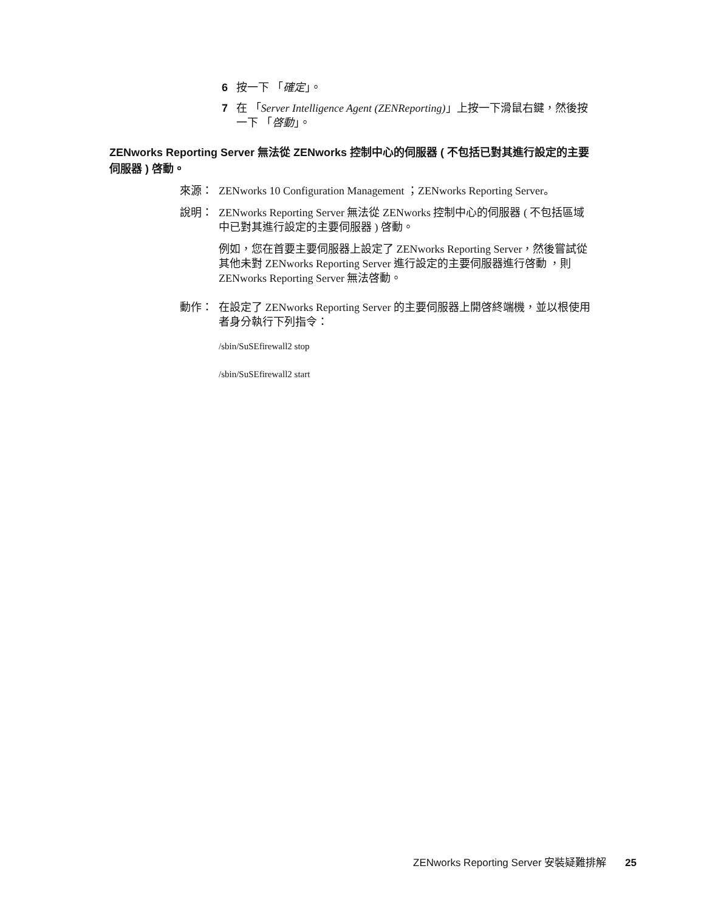6 按一下 「確定」。
7 在 「Server Intelligence Agent (ZENReporting)」上按一下滑鼠右鍵，然後按一下 「啓動」。
ZENworks Reporting Server 無法從 ZENworks 控制中心的伺服器 ( 不包括已對其進行設定的主要伺服器 ) 啓動。
來源： ZENworks 10 Configuration Management ；ZENworks Reporting Server。
說明： ZENworks Reporting Server 無法從 ZENworks 控制中心的伺服器 ( 不包括區域中已對其進行設定的主要伺服器 ) 啓動。
例如，您在首要主要伺服器上設定了 ZENworks Reporting Server，然後嘗試從其他未對 ZENworks Reporting Server 進行設定的主要伺服器進行啓動 ，則 ZENworks Reporting Server 無法啓動。
動作： 在設定了 ZENworks Reporting Server 的主要伺服器上開啓終端機，並以根使用者身分執行下列指令：
/sbin/SuSEfirewall2 stop
/sbin/SuSEfirewall2 start
ZENworks Reporting Server 安裝疑難排解 25